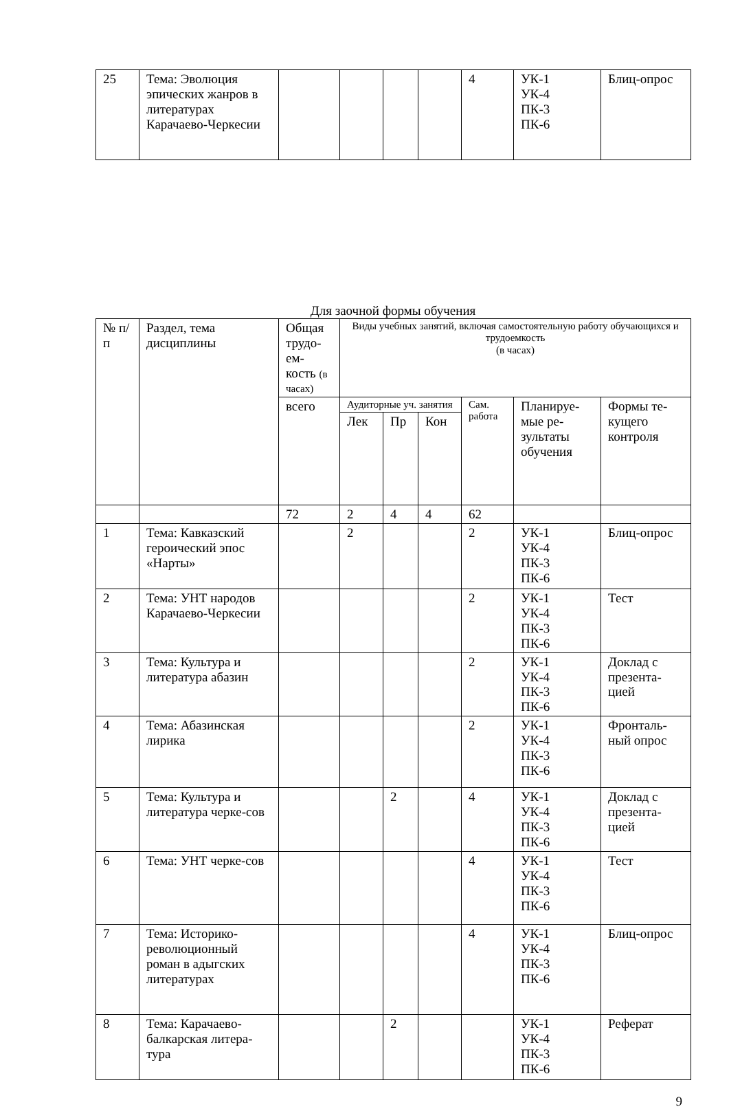| 25 | Тема: Эволюция эпических жанров в литературах Карачаево-Черкесии | | | | | 4 | УК-1 УК-4 ПК-3 ПК-6 | Блиц-опрос |
Для заочной формы обучения
| № п/п | Раздел, тема дисциплины | Общая трудо-ем-кость (в часах) | Виды учебных занятий, включая самостоятельную работу обучающихся и трудоемкость (в часах) | | | | | |
| --- | --- | --- | --- | --- | --- | --- | --- | --- |
| | | всего | Аудиторные уч. занятия | | | Сам. работа | Планируе-мые ре-зультаты обучения | Формы те-кущего контроля |
| | | | Лек | Пр | Кон | | | |
| | | 72 | 2 | 4 | 4 | 62 | | |
| 1 | Тема: Кавказский героический эпос «Нарты» | | 2 | | | 2 | УК-1 УК-4 ПК-3 ПК-6 | Блиц-опрос |
| 2 | Тема: УНТ народов Карачаево-Черкесии | | | | | 2 | УК-1 УК-4 ПК-3 ПК-6 | Тест |
| 3 | Тема: Культура и литература абазин | | | | | 2 | УК-1 УК-4 ПК-3 ПК-6 | Доклад с презента-цией |
| 4 | Тема: Абазинская лирика | | | | | 2 | УК-1 УК-4 ПК-3 ПК-6 | Фронталь-ный опрос |
| 5 | Тема: Культура и литература черке-сов | | | 2 | | 4 | УК-1 УК-4 ПК-3 ПК-6 | Доклад с презента-цией |
| 6 | Тема: УНТ черке-сов | | | | | 4 | УК-1 УК-4 ПК-3 ПК-6 | Тест |
| 7 | Тема: Историко-революционный роман в адыгских литературах | | | | | 4 | УК-1 УК-4 ПК-3 ПК-6 | Блиц-опрос |
| 8 | Тема: Карачаево-балкарская литера-тура | | | 2 | | | УК-1 УК-4 ПК-3 ПК-6 | Реферат |
9